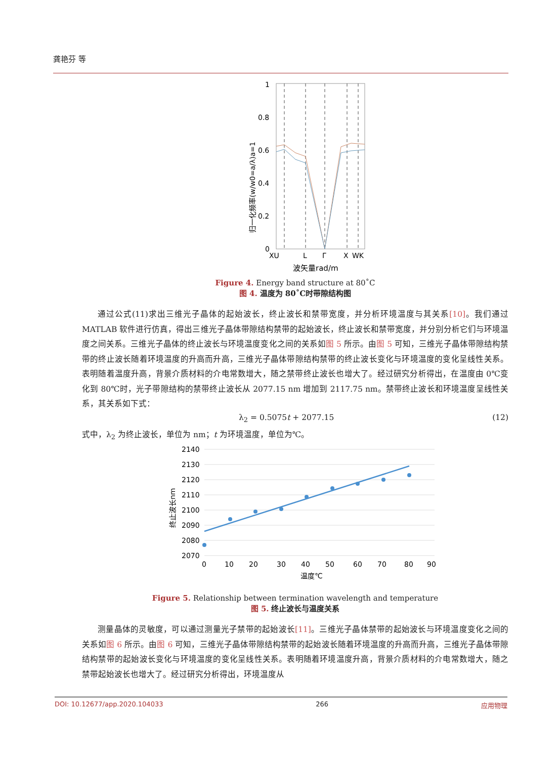龚艳芬 等
1
0.8
0.6
0.4
0.2
0
XU
L
Γ
X
WK
波矢量rad/m
归一化频率(w/w0=a/λ)a=1
Figure 4. Energy band structure at 80˚C
图 4. 温度为 80˚C时带隙结构图
通过公式(11)求出三维光子晶体的起始波长，终止波长和禁带宽度，并分析环境温度与其关系[10]。我们通过 MATLAB 软件进行仿真，得出三维光子晶体带隙结构禁带的起始波长，终止波长和禁带宽度，并分别分析它们与环境温度之间关系。三维光子晶体的终止波长与环境温度变化之间的关系如图 5 所示。由图 5 可知，三维光子晶体带隙结构禁带的终止波长随着环境温度的升高而升高，三维光子晶体带隙结构禁带的终止波长变化与环境温度的变化呈线性关系。表明随着温度升高，背景介质材料的介电常数增大，随之禁带终止波长也增大了。经过研究分析得出，在温度由 0℃变化到 80℃时，光子带隙结构的禁带终止波长从 2077.15 nm 增加到 2117.75 nm。禁带终止波长和环境温度呈线性关系，其关系如下式：
λ<sub>2</sub> = 0.5075t + 2077.15 (12)
式中，λ<sub>2</sub> 为终止波长，单位为 nm；t 为环境温度，单位为℃。
2140
2130
2120
2110
2100
2090
2080
2070
0
10
20
30
40
50
60
70
80
90
温度℃
终止波长nm
Figure 5. Relationship between termination wavelength and temperature
图 5. 终止波长与温度关系
测量晶体的灵敏度，可以通过测量光子禁带的起始波长[11]。三维光子晶体禁带的起始波长与环境温度变化之间的关系如图 6 所示。由图 6 可知，三维光子晶体带隙结构禁带的起始波长随着环境温度的升高而升高，三维光子晶体带隙结构禁带的起始波长变化与环境温度的变化呈线性关系。表明随着环境温度升高，背景介质材料的介电常数增大，随之禁带起始波长也增大了。经过研究分析得出，环境温度从
DOI: 10.12677/app.2020.104033 266 应用物理